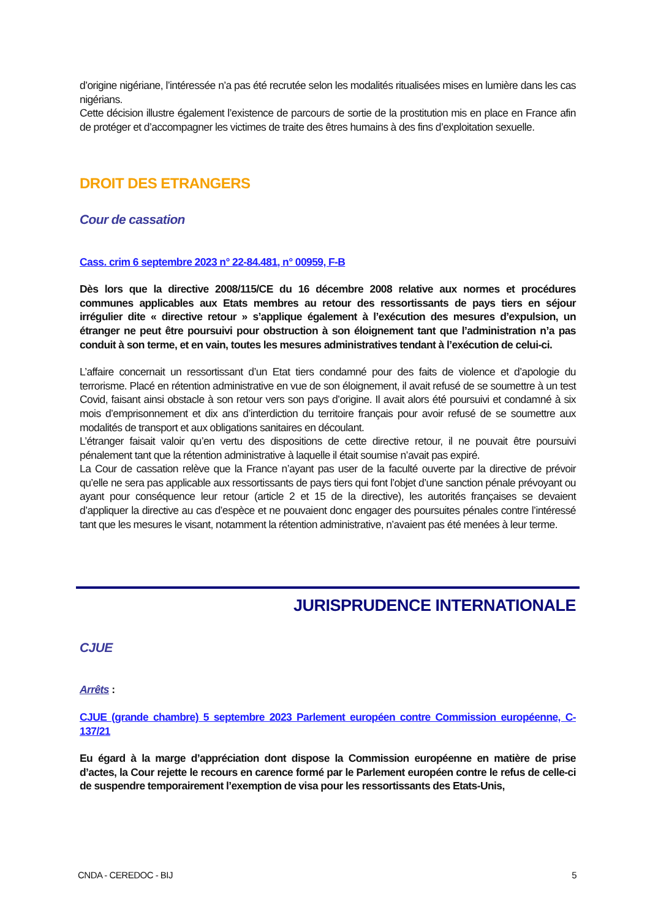d’origine nigériane, l’intéressée n’a pas été recrutée selon les modalités ritualisées mises en lumière dans les cas nigérians.
Cette décision illustre également l’existence de parcours de sortie de la prostitution mis en place en France afin de protéger et d’accompagner les victimes de traite des êtres humains à des fins d’exploitation sexuelle.
DROIT DES ETRANGERS
Cour de cassation
Cass. crim 6 septembre 2023 n° 22-84.481, n° 00959, F-B
Dès lors que la directive 2008/115/CE du 16 décembre 2008 relative aux normes et procédures communes applicables aux Etats membres au retour des ressortissants de pays tiers en séjour irrégulier dite « directive retour » s’applique également à l’exécution des mesures d’expulsion, un étranger ne peut être poursuivi pour obstruction à son éloignement tant que l’administration n’a pas conduit à son terme, et en vain, toutes les mesures administratives tendant à l’exécution de celui-ci.
L’affaire concernait un ressortissant d’un Etat tiers condamné pour des faits de violence et d’apologie du terrorisme. Placé en rétention administrative en vue de son éloignement, il avait refusé de se soumettre à un test Covid, faisant ainsi obstacle à son retour vers son pays d’origine. Il avait alors été poursuivi et condamné à six mois d’emprisonnement et dix ans d’interdiction du territoire français pour avoir refusé de se soumettre aux modalités de transport et aux obligations sanitaires en découlant.
L’étranger faisait valoir qu’en vertu des dispositions de cette directive retour, il ne pouvait être poursuivi pénalement tant que la rétention administrative à laquelle il était soumise n’avait pas expiré.
La Cour de cassation relève que la France n’ayant pas user de la faculté ouverte par la directive de prévoir qu’elle ne sera pas applicable aux ressortissants de pays tiers qui font l’objet d’une sanction pénale prévoyant ou ayant pour conséquence leur retour (article 2 et 15 de la directive), les autorités françaises se devaient d’appliquer la directive au cas d’espèce et ne pouvaient donc engager des poursuites pénales contre l’intéressé tant que les mesures le visant, notamment la rétention administrative, n’avaient pas été menées à leur terme.
JURISPRUDENCE INTERNATIONALE
CJUE
Arrêts :
CJUE (grande chambre) 5 septembre 2023 Parlement européen contre Commission européenne, C-137/21
Eu égard à la marge d’appréciation dont dispose la Commission européenne en matière de prise d’actes, la Cour rejette le recours en carence formé par le Parlement européen contre le refus de celle-ci de suspendre temporairement l’exemption de visa pour les ressortissants des Etats-Unis,
CNDA - CEREDOC - BIJ 5